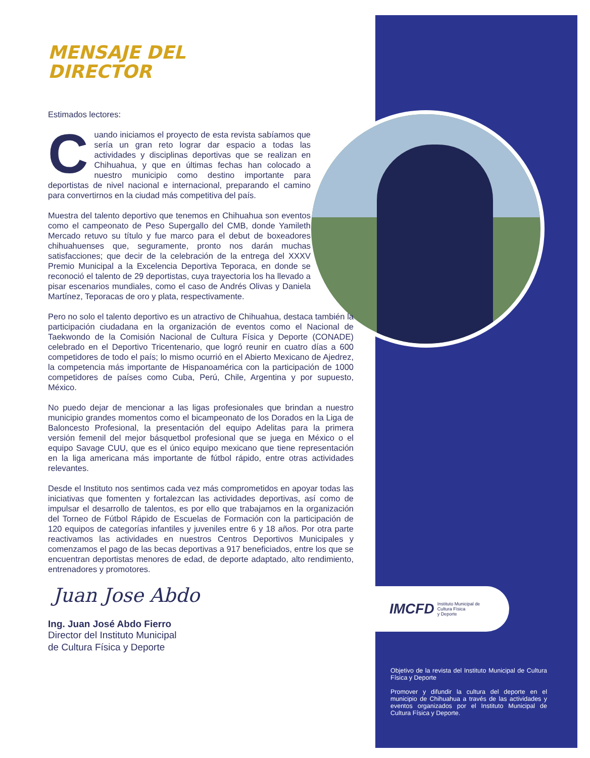MENSAJE DEL
DIRECTOR
Estimados lectores:
Cuando iniciamos el proyecto de esta revista sabíamos que sería un gran reto lograr dar espacio a todas las actividades y disciplinas deportivas que se realizan en Chihuahua, y que en últimas fechas han colocado a nuestro municipio como destino importante para deportistas de nivel nacional e internacional, preparando el camino para convertirnos en la ciudad más competitiva del país.
Muestra del talento deportivo que tenemos en Chihuahua son eventos como el campeonato de Peso Supergallo del CMB, donde Yamileth Mercado retuvo su título y fue marco para el debut de boxeadores chihuahuenses que, seguramente, pronto nos darán muchas satisfacciones; que decir de la celebración de la entrega del XXXV Premio Municipal a la Excelencia Deportiva Teporaca, en donde se reconoció el talento de 29 deportistas, cuya trayectoria los ha llevado a pisar escenarios mundiales, como el caso de Andrés Olivas y Daniela Martínez, Teporacas de oro y plata, respectivamente.
Pero no solo el talento deportivo es un atractivo de Chihuahua, destaca también la participación ciudadana en la organización de eventos como el Nacional de Taekwondo de la Comisión Nacional de Cultura Física y Deporte (CONADE) celebrado en el Deportivo Tricentenario, que logró reunir en cuatro días a 600 competidores de todo el país; lo mismo ocurrió en el Abierto Mexicano de Ajedrez, la competencia más importante de Hispanoamérica con la participación de 1000 competidores de países como Cuba, Perú, Chile, Argentina y por supuesto, México.
No puedo dejar de mencionar a las ligas profesionales que brindan a nuestro municipio grandes momentos como el bicampeonato de los Dorados en la Liga de Baloncesto Profesional, la presentación del equipo Adelitas para la primera versión femenil del mejor básquetbol profesional que se juega en México o el equipo Savage CUU, que es el único equipo mexicano que tiene representación en la liga americana más importante de fútbol rápido, entre otras actividades relevantes.
Desde el Instituto nos sentimos cada vez más comprometidos en apoyar todas las iniciativas que fomenten y fortalezcan las actividades deportivas, así como de impulsar el desarrollo de talentos, es por ello que trabajamos en la organización del Torneo de Fútbol Rápido de Escuelas de Formación con la participación de 120 equipos de categorías infantiles y juveniles entre 6 y 18 años. Por otra parte reactivamos las actividades en nuestros Centros Deportivos Municipales y comenzamos el pago de las becas deportivas a 917 beneficiados, entre los que se encuentran deportistas menores de edad, de deporte adaptado, alto rendimiento, entrenadores y promotores.
Juan Jose Abdo
Ing. Juan José Abdo Fierro
Director del Instituto Municipal
de Cultura Física y Deporte
IMCFD Instituto Municipal de
Cultura Física
y Deporte
Objetivo de la revista del Instituto Municipal de Cultura Física y Deporte
Promover y difundir la cultura del deporte en el municipio de Chihuahua a través de las actividades y eventos organizados por el Instituto Municipal de Cultura Física y Deporte.